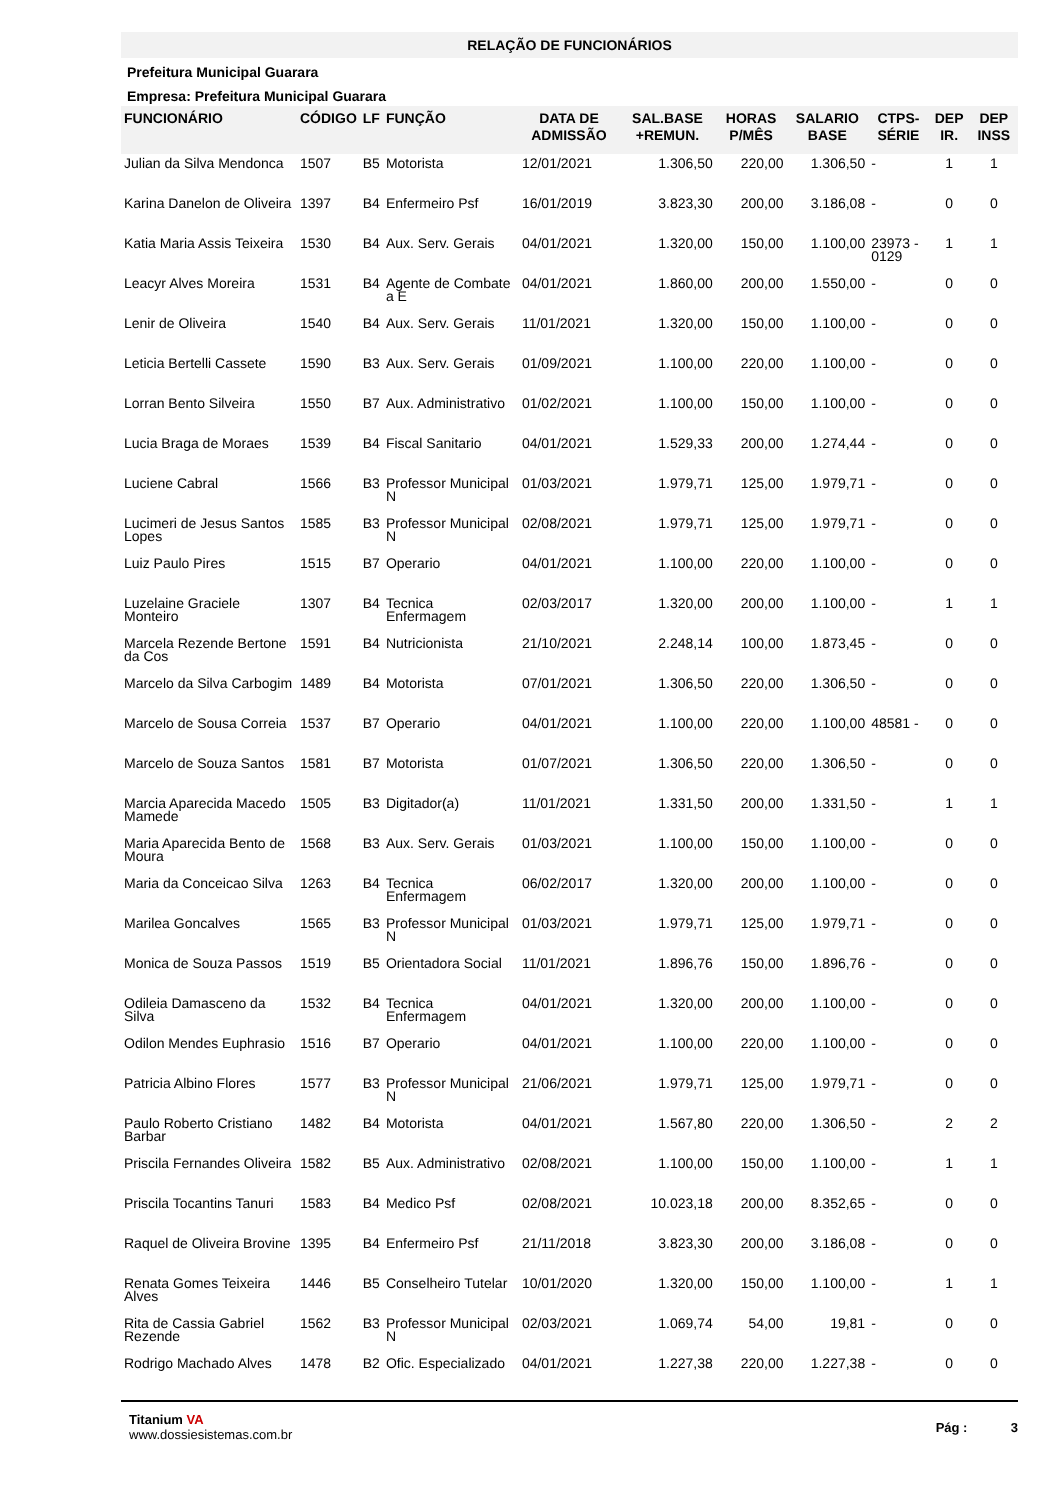RELAÇÃO DE FUNCIONÁRIOS
Prefeitura Municipal Guarara
Empresa: Prefeitura Municipal Guarara
| FUNCIONÁRIO | CÓDIGO | LF | FUNÇÃO | DATA DE ADMISSÃO | SAL.BASE +REMUN. | HORAS P/MÊS | SALARIO BASE | CTPS-SÉRIE | DEP IR. | DEP INSS |
| --- | --- | --- | --- | --- | --- | --- | --- | --- | --- | --- |
| Julian da Silva Mendonca | 1507 | B5 | Motorista | 12/01/2021 | 1.306,50 | 220,00 | 1.306,50 | - | 1 | 1 |
| Karina Danelon de Oliveira | 1397 | B4 | Enfermeiro Psf | 16/01/2019 | 3.823,30 | 200,00 | 3.186,08 | - | 0 | 0 |
| Katia Maria Assis Teixeira | 1530 | B4 | Aux. Serv. Gerais | 04/01/2021 | 1.320,00 | 150,00 | 1.100,00 | 23973 - 0129 | 1 | 1 |
| Leacyr Alves Moreira | 1531 | B4 | Agente de Combate a E | 04/01/2021 | 1.860,00 | 200,00 | 1.550,00 | - | 0 | 0 |
| Lenir de Oliveira | 1540 | B4 | Aux. Serv. Gerais | 11/01/2021 | 1.320,00 | 150,00 | 1.100,00 | - | 0 | 0 |
| Leticia Bertelli Cassete | 1590 | B3 | Aux. Serv. Gerais | 01/09/2021 | 1.100,00 | 220,00 | 1.100,00 | - | 0 | 0 |
| Lorran Bento Silveira | 1550 | B7 | Aux. Administrativo | 01/02/2021 | 1.100,00 | 150,00 | 1.100,00 | - | 0 | 0 |
| Lucia Braga de Moraes | 1539 | B4 | Fiscal Sanitario | 04/01/2021 | 1.529,33 | 200,00 | 1.274,44 | - | 0 | 0 |
| Luciene Cabral | 1566 | B3 | Professor Municipal N | 01/03/2021 | 1.979,71 | 125,00 | 1.979,71 | - | 0 | 0 |
| Lucimeri de Jesus Santos Lopes | 1585 | B3 | Professor Municipal N | 02/08/2021 | 1.979,71 | 125,00 | 1.979,71 | - | 0 | 0 |
| Luiz Paulo Pires | 1515 | B7 | Operario | 04/01/2021 | 1.100,00 | 220,00 | 1.100,00 | - | 0 | 0 |
| Luzelaine Graciele Monteiro | 1307 | B4 | Tecnica Enfermagem | 02/03/2017 | 1.320,00 | 200,00 | 1.100,00 | - | 1 | 1 |
| Marcela Rezende Bertone da Cos | 1591 | B4 | Nutricionista | 21/10/2021 | 2.248,14 | 100,00 | 1.873,45 | - | 0 | 0 |
| Marcelo da Silva Carbogim | 1489 | B4 | Motorista | 07/01/2021 | 1.306,50 | 220,00 | 1.306,50 | - | 0 | 0 |
| Marcelo de Sousa Correia | 1537 | B7 | Operario | 04/01/2021 | 1.100,00 | 220,00 | 1.100,00 | 48581 - | 0 | 0 |
| Marcelo de Souza Santos | 1581 | B7 | Motorista | 01/07/2021 | 1.306,50 | 220,00 | 1.306,50 | - | 0 | 0 |
| Marcia Aparecida Macedo Mamede | 1505 | B3 | Digitador(a) | 11/01/2021 | 1.331,50 | 200,00 | 1.331,50 | - | 1 | 1 |
| Maria Aparecida Bento de Moura | 1568 | B3 | Aux. Serv. Gerais | 01/03/2021 | 1.100,00 | 150,00 | 1.100,00 | - | 0 | 0 |
| Maria da Conceicao Silva | 1263 | B4 | Tecnica Enfermagem | 06/02/2017 | 1.320,00 | 200,00 | 1.100,00 | - | 0 | 0 |
| Marilea Goncalves | 1565 | B3 | Professor Municipal N | 01/03/2021 | 1.979,71 | 125,00 | 1.979,71 | - | 0 | 0 |
| Monica de Souza Passos | 1519 | B5 | Orientadora Social | 11/01/2021 | 1.896,76 | 150,00 | 1.896,76 | - | 0 | 0 |
| Odileia Damasceno da Silva | 1532 | B4 | Tecnica Enfermagem | 04/01/2021 | 1.320,00 | 200,00 | 1.100,00 | - | 0 | 0 |
| Odilon Mendes Euphrasio | 1516 | B7 | Operario | 04/01/2021 | 1.100,00 | 220,00 | 1.100,00 | - | 0 | 0 |
| Patricia Albino Flores | 1577 | B3 | Professor Municipal N | 21/06/2021 | 1.979,71 | 125,00 | 1.979,71 | - | 0 | 0 |
| Paulo Roberto Cristiano Barbar | 1482 | B4 | Motorista | 04/01/2021 | 1.567,80 | 220,00 | 1.306,50 | - | 2 | 2 |
| Priscila Fernandes Oliveira | 1582 | B5 | Aux. Administrativo | 02/08/2021 | 1.100,00 | 150,00 | 1.100,00 | - | 1 | 1 |
| Priscila Tocantins Tanuri | 1583 | B4 | Medico Psf | 02/08/2021 | 10.023,18 | 200,00 | 8.352,65 | - | 0 | 0 |
| Raquel de Oliveira Brovine | 1395 | B4 | Enfermeiro Psf | 21/11/2018 | 3.823,30 | 200,00 | 3.186,08 | - | 0 | 0 |
| Renata Gomes Teixeira Alves | 1446 | B5 | Conselheiro Tutelar | 10/01/2020 | 1.320,00 | 150,00 | 1.100,00 | - | 1 | 1 |
| Rita de Cassia Gabriel Rezende | 1562 | B3 | Professor Municipal N | 02/03/2021 | 1.069,74 | 54,00 | 19,81 | - | 0 | 0 |
| Rodrigo Machado Alves | 1478 | B2 | Ofic. Especializado | 04/01/2021 | 1.227,38 | 220,00 | 1.227,38 | - | 0 | 0 |
Titanium VA
www.dossiesistemas.com.br
Pág : 3